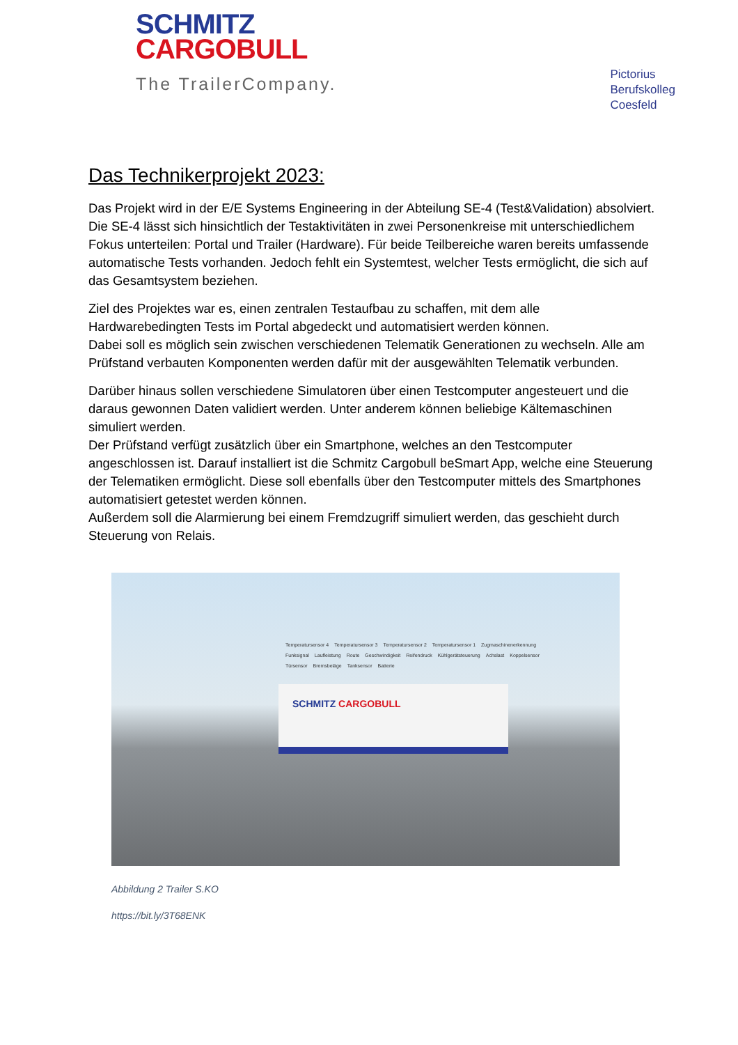SCHMITZ
CARGOBULL
The TrailerCompany.
Pictorius
Berufskolleg
Coesfeld
Das Technikerprojekt 2023:
Das Projekt wird in der E/E Systems Engineering in der Abteilung SE-4 (Test&Validation) absolviert. Die SE-4 lässt sich hinsichtlich der Testaktivitäten in zwei Personenkreise mit unterschiedlichem Fokus unterteilen: Portal und Trailer (Hardware). Für beide Teilbereiche waren bereits umfassende automatische Tests vorhanden. Jedoch fehlt ein Systemtest, welcher Tests ermöglicht, die sich auf das Gesamtsystem beziehen.
Ziel des Projektes war es, einen zentralen Testaufbau zu schaffen, mit dem alle Hardwarebedingten Tests im Portal abgedeckt und automatisiert werden können.
Dabei soll es möglich sein zwischen verschiedenen Telematik Generationen zu wechseln. Alle am Prüfstand verbauten Komponenten werden dafür mit der ausgewählten Telematik verbunden.
Darüber hinaus sollen verschiedene Simulatoren über einen Testcomputer angesteuert und die daraus gewonnen Daten validiert werden. Unter anderem können beliebige Kältemaschinen simuliert werden.
Der Prüfstand verfügt zusätzlich über ein Smartphone, welches an den Testcomputer angeschlossen ist. Darauf installiert ist die Schmitz Cargobull beSmart App, welche eine Steuerung der Telematiken ermöglicht. Diese soll ebenfalls über den Testcomputer mittels des Smartphones automatisiert getestet werden können.
Außerdem soll die Alarmierung bei einem Fremdzugriff simuliert werden, das geschieht durch Steuerung von Relais.
SCHMITZ CARGOBULL
Temperatursensor 4 Temperatursensor 3 Temperatursensor 2 Temperatursensor 1 Zugmaschinenerkennung Funksignal Laufleistung Route Geschwindigkeit Reifendruck Kühlgerätsteuerung Achslast Koppelsensor Türsensor Bremsbeläge Tanksensor Batterie
Abbildung 2 Trailer S.KO
https://bit.ly/3T68ENK